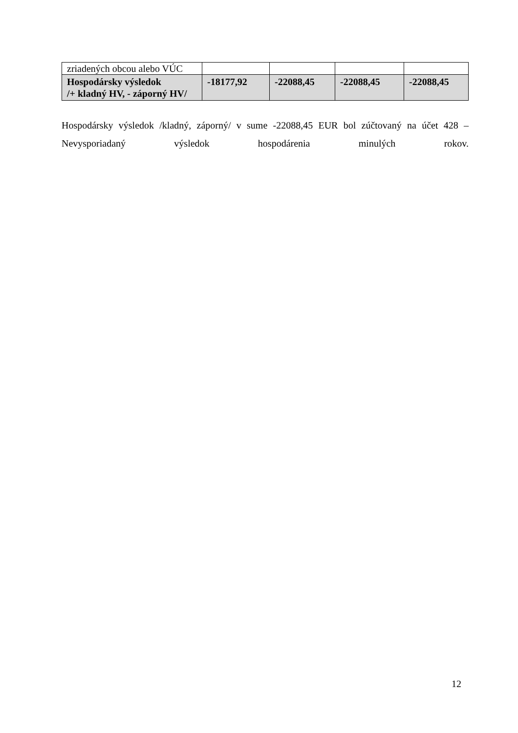| zriadených obcou alebo VÚC | | | | |
| Hospodársky výsledok /+ kladný HV, - záporný HV/ | -18177,92 | -22088,45 | -22088,45 | -22088,45 |
Hospodársky výsledok /kladný, záporný/ v sume -22088,45 EUR bol zúčtovaný na účet 428 – Nevysporiadaný výsledok hospodárenia minulých rokov.
12